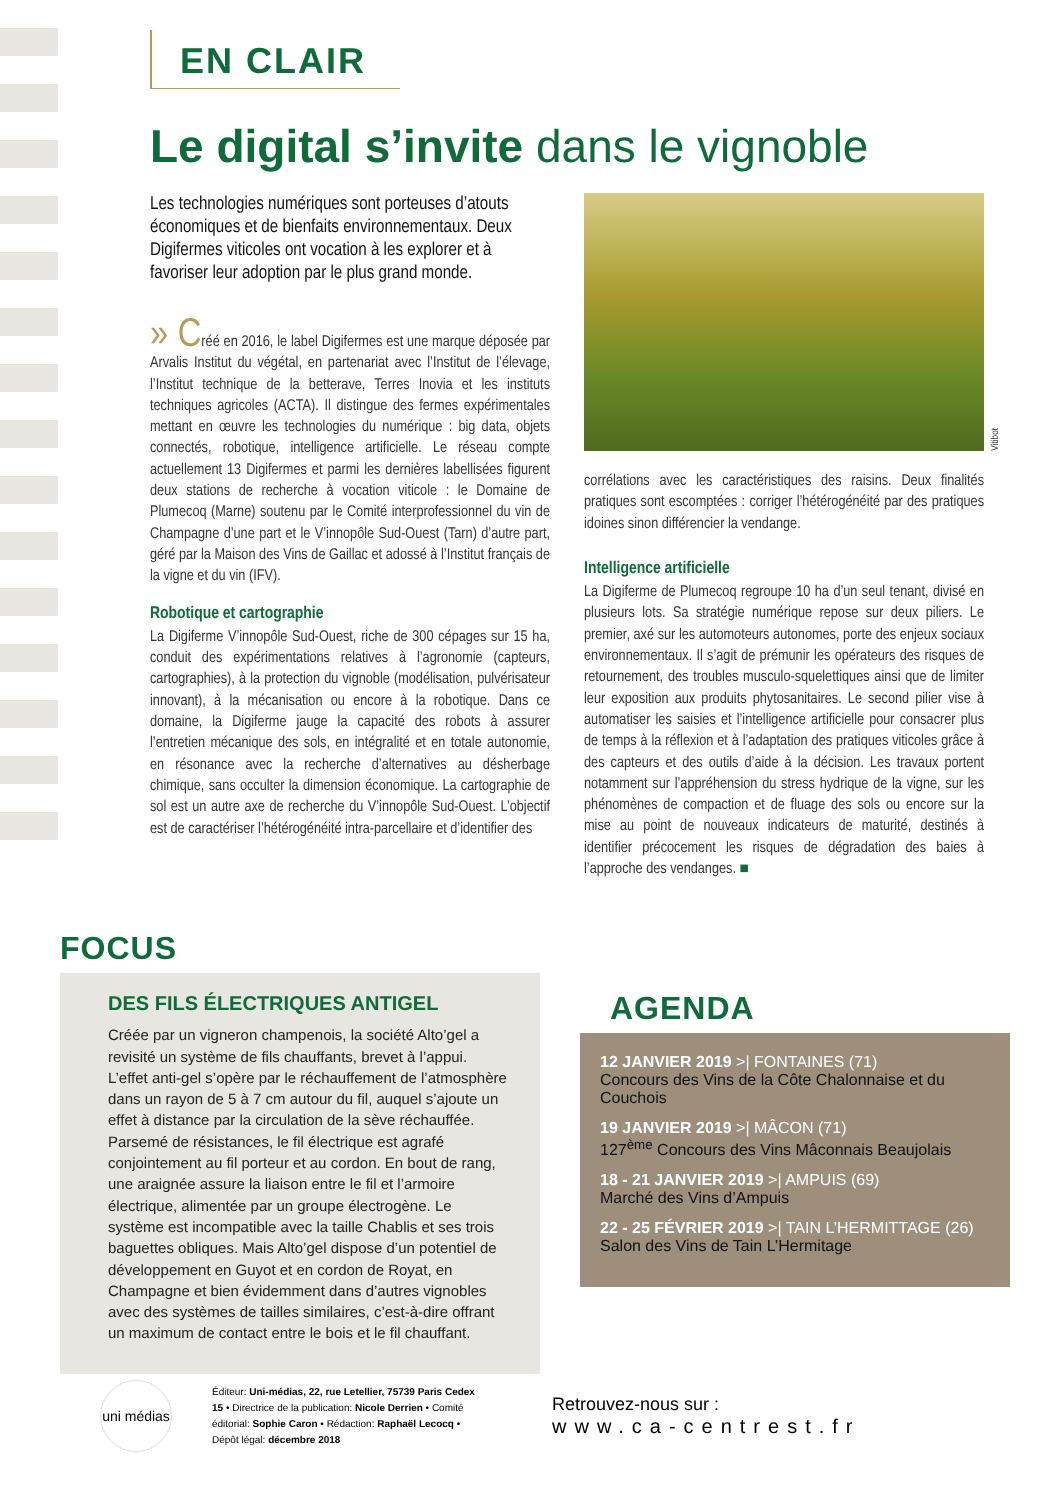EN CLAIR
Le digital s’invite dans le vignoble
Les technologies numériques sont porteuses d’atouts économiques et de bienfaits environnementaux. Deux Digifermes viticoles ont vocation à les explorer et à favoriser leur adoption par le plus grand monde.
» Créé en 2016, le label Digifermes est une marque déposée par Arvalis Institut du végétal, en partenariat avec l’Institut de l’élevage, l’Institut technique de la betterave, Terres Inovia et les instituts techniques agricoles (ACTA). Il distingue des fermes expérimentales mettant en œuvre les technologies du numérique : big data, objets connectés, robotique, intelligence artificielle. Le réseau compte actuellement 13 Digifermes et parmi les dernières labellisées figurent deux stations de recherche à vocation viticole : le Domaine de Plumecoq (Marne) soutenu par le Comité interprofessionnel du vin de Champagne d’une part et le V’innopôle Sud-Ouest (Tarn) d’autre part, géré par la Maison des Vins de Gaillac et adossé à l’Institut français de la vigne et du vin (IFV).
Robotique et cartographie
La Digiferme V’innopôle Sud-Ouest, riche de 300 cépages sur 15 ha, conduit des expérimentations relatives à l’agronomie (capteurs, cartographies), à la protection du vignoble (modélisation, pulvérisateur innovant), à la mécanisation ou encore à la robotique. Dans ce domaine, la Digiferme jauge la capacité des robots à assurer l’entretien mécanique des sols, en intégralité et en totale autonomie, en résonance avec la recherche d’alternatives au désherbage chimique, sans occulter la dimension économique. La cartographie de sol est un autre axe de recherche du V’innopôle Sud-Ouest. L’objectif est de caractériser l’hétérogénéité intra-parcellaire et d’identifier des
Vitibot
corrélations avec les caractéristiques des raisins. Deux finalités pratiques sont escomptées : corriger l’hétérogénéité par des pratiques idoines sinon différencier la vendange.
Intelligence artificielle
La Digiferme de Plumecoq regroupe 10 ha d’un seul tenant, divisé en plusieurs lots. Sa stratégie numérique repose sur deux piliers. Le premier, axé sur les automoteurs autonomes, porte des enjeux sociaux environnementaux. Il s’agit de prémunir les opérateurs des risques de retournement, des troubles musculo-squelettiques ainsi que de limiter leur exposition aux produits phytosanitaires. Le second pilier vise à automatiser les saisies et l’intelligence artificielle pour consacrer plus de temps à la réflexion et à l’adaptation des pratiques viticoles grâce à des capteurs et des outils d’aide à la décision. Les travaux portent notamment sur l’appréhension du stress hydrique de la vigne, sur les phénomènes de compaction et de fluage des sols ou encore sur la mise au point de nouveaux indicateurs de maturité, destinés à identifier précocement les risques de dégradation des baies à l’approche des vendanges. ■
FOCUS
DES FILS ÉLECTRIQUES ANTIGEL
Créée par un vigneron champenois, la société Alto’gel a revisité un système de fils chauffants, brevet à l’appui. L’effet anti-gel s’opère par le réchauffement de l’atmosphère dans un rayon de 5 à 7 cm autour du fil, auquel s’ajoute un effet à distance par la circulation de la sève réchauffée. Parsemé de résistances, le fil électrique est agrafé conjointement au fil porteur et au cordon. En bout de rang, une araignée assure la liaison entre le fil et l’armoire électrique, alimentée par un groupe électrogène. Le système est incompatible avec la taille Chablis et ses trois baguettes obliques. Mais Alto’gel dispose d’un potentiel de développement en Guyot et en cordon de Royat, en Champagne et bien évidemment dans d’autres vignobles avec des systèmes de tailles similaires, c’est-à-dire offrant un maximum de contact entre le bois et le fil chauffant.
AGENDA
12 JANVIER 2019 >| FONTAINES (71)
Concours des Vins de la Côte Chalonnaise et du Couchois
19 JANVIER 2019 >| MÂCON (71)
127<sup>ème</sup> Concours des Vins Mâconnais Beaujolais
18 - 21 JANVIER 2019 >| AMPUIS (69)
Marché des Vins d’Ampuis
22 - 25 FÉVRIER 2019 >| TAIN L’HERMITTAGE (26)
Salon des Vins de Tain L’Hermitage
uni médias
Éditeur: Uni-médias, 22, rue Letellier, 75739 Paris Cedex 15 • Directrice de la publication: Nicole Derrien • Comité éditorial: Sophie Caron • Rédaction: Raphaël Lecocq • Dépôt légal: décembre 2018
Retrouvez-nous sur :
www.ca-centrest.fr